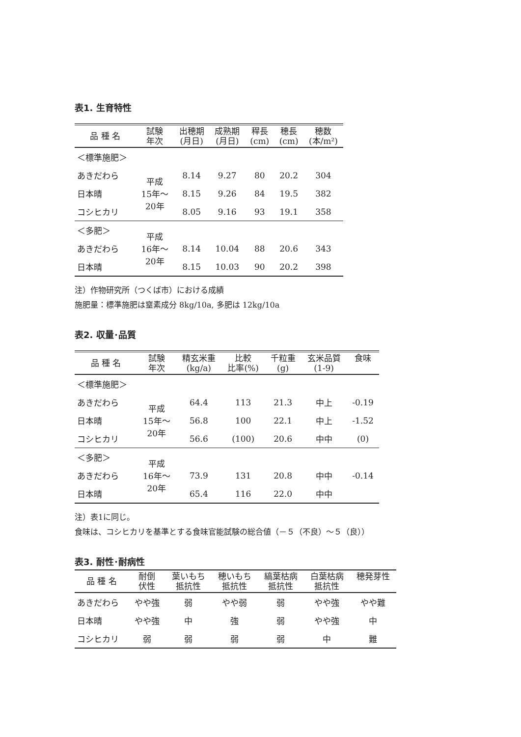表1. 生育特性
| 品 種 名 | 試験 年次 | 出穂期 (月日) | 成熟期 (月日) | 稈長 (cm) | 穂長 (cm) | 穂数 (本/m²) |
| --- | --- | --- | --- | --- | --- | --- |
| ＜標準施肥＞ | | | | | | |
| あきだわら | 平成 15年～ 20年 | 8.14 | 9.27 | 80 | 20.2 | 304 |
| 日本晴 | | 8.15 | 9.26 | 84 | 19.5 | 382 |
| コシヒカリ | | 8.05 | 9.16 | 93 | 19.1 | 358 |
| ＜多肥＞ | 平成 16年～ 20年 | | | | | |
| あきだわら | | 8.14 | 10.04 | 88 | 20.6 | 343 |
| 日本晴 | | 8.15 | 10.03 | 90 | 20.2 | 398 |
注）作物研究所（つくば市）における成績
施肥量：標準施肥は窒素成分 8kg/10a, 多肥は 12kg/10a
表2. 収量･品質
| 品 種 名 | 試験 年次 | 精玄米重 (kg/a) | 比較 比率(%) | 千粒重 (g) | 玄米品質 (1-9) | 食味 |
| --- | --- | --- | --- | --- | --- | --- |
| ＜標準施肥＞ | | | | | | |
| あきだわら | 平成 15年～ 20年 | 64.4 | 113 | 21.3 | 中上 | -0.19 |
| 日本晴 | | 56.8 | 100 | 22.1 | 中上 | -1.52 |
| コシヒカリ | | 56.6 | (100) | 20.6 | 中中 | (0) |
| ＜多肥＞ | 平成 16年～ 20年 | | | | | |
| あきだわら | | 73.9 | 131 | 20.8 | 中中 | -0.14 |
| 日本晴 | | 65.4 | 116 | 22.0 | 中中 | |
注）表1に同じ。
食味は、コシヒカリを基準とする食味官能試験の総合値（－５（不良）～５（良））
表3. 耐性･耐病性
| 品 種 名 | 耐倒 伏性 | 葉いもち 抵抗性 | 穂いもち 抵抗性 | 縞葉枯病 抵抗性 | 白葉枯病 抵抗性 | 穂発芽性 |
| --- | --- | --- | --- | --- | --- | --- |
| あきだわら | やや強 | 弱 | やや弱 | 弱 | やや強 | やや難 |
| 日本晴 | やや強 | 中 | 強 | 弱 | やや強 | 中 |
| コシヒカリ | 弱 | 弱 | 弱 | 弱 | 中 | 難 |